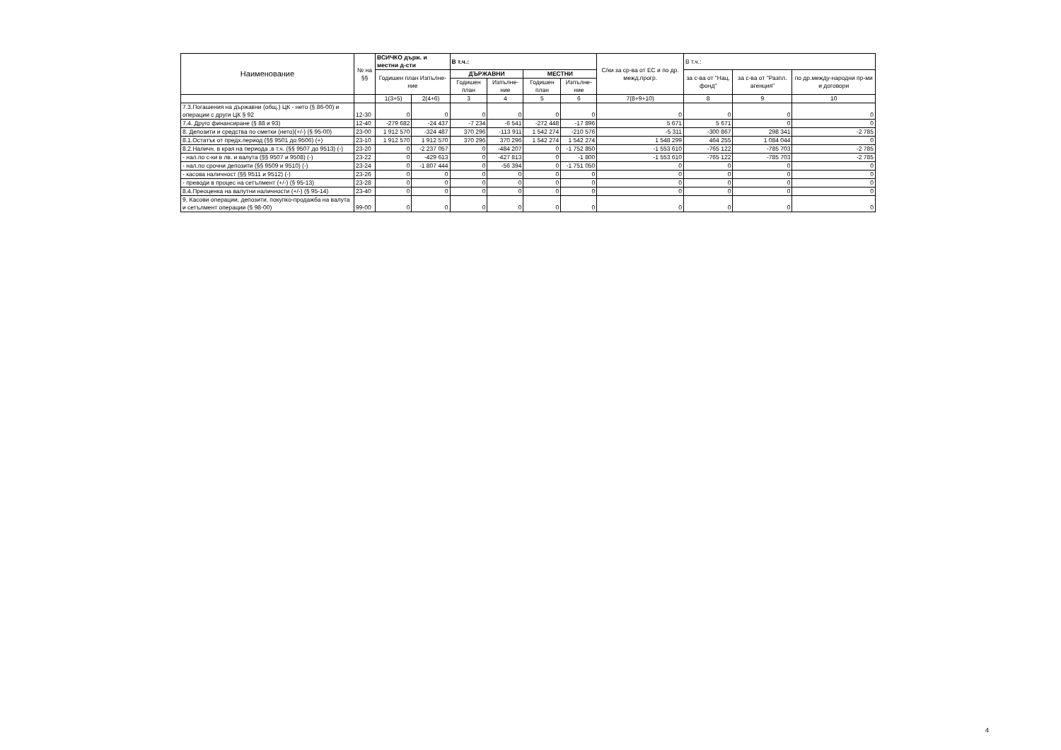| Наименование | № на §§ | ВСИЧКО държ. и местни д-сти | | В т.ч.: | | | | С/ки за ср-ва от ЕС и по др. межд.прогр. | В т.ч.: | | |
| --- | --- | --- | --- | --- | --- | --- | --- | --- | --- | --- | --- |
| | | Годишен план Изпълне-ние | | ДЪРЖАВНИ | | МЕСТНИ | | | за с-ва от "Нац. фонд" | за с-ва от "Разпл. агенция" | по др.между-народни пр-ми и договори |
| | | | | Годишен план | Изпълне-ние | Годишен план | Изпълне-ние | | | | |
| | | 1(3+5) | 2(4+6) | 3 | 4 | 5 | 6 | 7(8+9+10) | 8 | 9 | 10 |
| 7.3.Погашения на държавни (общ.) ЦК - нето (§ 86-00) и операции с други ЦК § 92 | 12-30 | 0 | 0 | 0 | 0 | 0 | 0 | 0 | 0 | 0 | 0 |
| 7.4. Друго финансиране (§ 88 и 93) | 12-40 | -279 682 | -24 437 | -7 234 | -6 541 | -272 448 | -17 896 | 5 671 | 5 671 | 0 | 0 |
| 8. Депозити и средства по сметки (нето)(+/-) (§ 95-00) | 23-00 | 1 912 570 | -324 487 | 370 296 | -113 911 | 1 542 274 | -210 576 | -5 311 | -300 867 | 298 341 | -2 785 |
| 8.1.Остатък от предх.период (§§ 9501 до 9506) (+) | 23-10 | 1 912 570 | 1 912 570 | 370 296 | 370 296 | 1 542 274 | 1 542 274 | 1 548 299 | 464 255 | 1 084 044 | 0 |
| 8.2.Наличн. в края на периода ,в т.ч. (§§ 9507 до 9513) (-) | 23-20 | 0 | -2 237 057 | 0 | -484 207 | 0 | -1 752 850 | -1 553 610 | -765 122 | -785 703 | -2 785 |
| - нал.по с-ки в лв. и валута (§§ 9507 и 9508) (-) | 23-22 | 0 | -429 613 | 0 | -427 813 | 0 | -1 800 | -1 553 610 | -765 122 | -785 703 | -2 785 |
| - нал.по срочни депозити (§§ 9509 и 9510) (-) | 23-24 | 0 | -1 807 444 | 0 | -56 394 | 0 | -1 751 050 | 0 | 0 | 0 | 0 |
| - касова наличност (§§ 9511 и 9512) (-) | 23-26 | 0 | 0 | 0 | 0 | 0 | 0 | 0 | 0 | 0 | 0 |
| - преводи в процес на сетълмент (+/-) (§ 95-13) | 23-28 | 0 | 0 | 0 | 0 | 0 | 0 | 0 | 0 | 0 | 0 |
| 8.4.Преоценка на валутни наличности (+/-) (§ 95-14) | 23-40 | 0 | 0 | 0 | 0 | 0 | 0 | 0 | 0 | 0 | 0 |
| 9. Касови операции, депозити, покупко-продажба на валута и сетълмент операции (§ 98-00) | 99-00 | 0 | 0 | 0 | 0 | 0 | 0 | 0 | 0 | 0 | 0 |
4